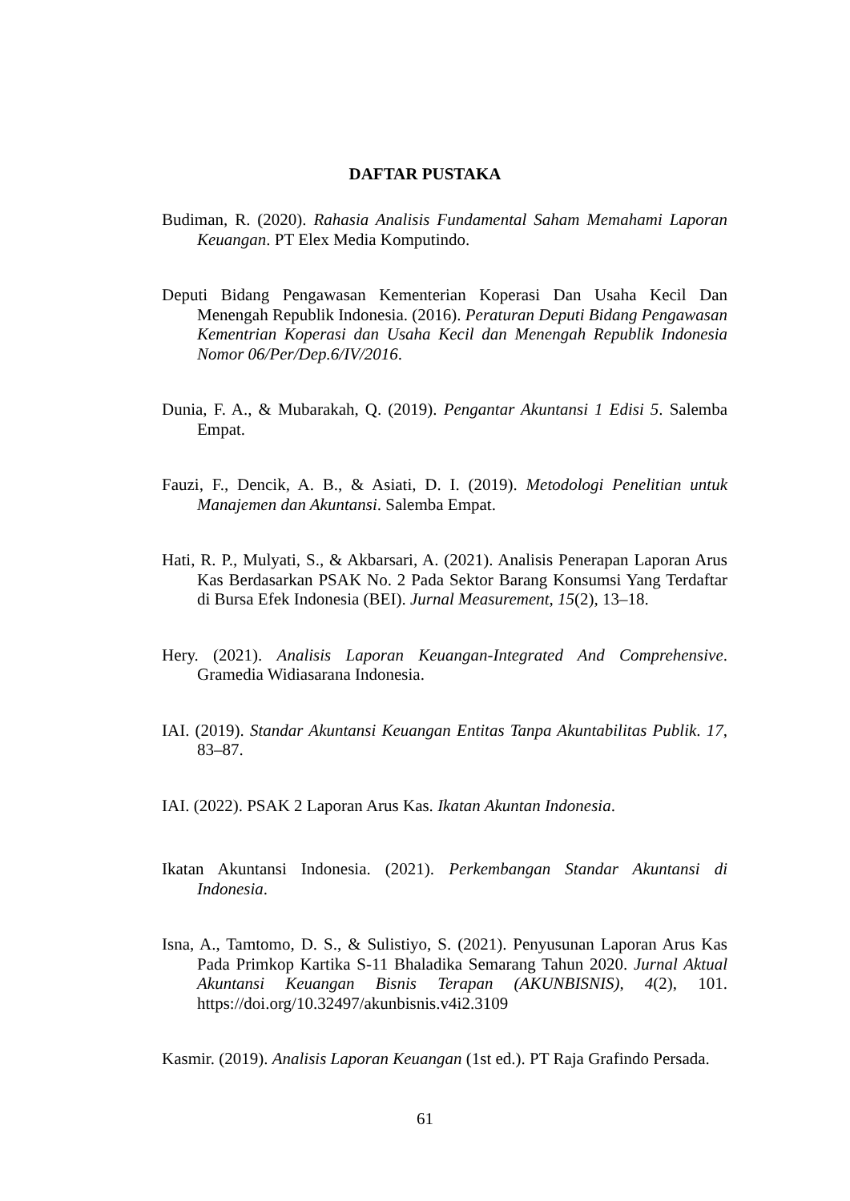DAFTAR PUSTAKA
Budiman, R. (2020). Rahasia Analisis Fundamental Saham Memahami Laporan Keuangan. PT Elex Media Komputindo.
Deputi Bidang Pengawasan Kementerian Koperasi Dan Usaha Kecil Dan Menengah Republik Indonesia. (2016). Peraturan Deputi Bidang Pengawasan Kementrian Koperasi dan Usaha Kecil dan Menengah Republik Indonesia Nomor 06/Per/Dep.6/IV/2016.
Dunia, F. A., & Mubarakah, Q. (2019). Pengantar Akuntansi 1 Edisi 5. Salemba Empat.
Fauzi, F., Dencik, A. B., & Asiati, D. I. (2019). Metodologi Penelitian untuk Manajemen dan Akuntansi. Salemba Empat.
Hati, R. P., Mulyati, S., & Akbarsari, A. (2021). Analisis Penerapan Laporan Arus Kas Berdasarkan PSAK No. 2 Pada Sektor Barang Konsumsi Yang Terdaftar di Bursa Efek Indonesia (BEI). Jurnal Measurement, 15(2), 13–18.
Hery. (2021). Analisis Laporan Keuangan-Integrated And Comprehensive. Gramedia Widiasarana Indonesia.
IAI. (2019). Standar Akuntansi Keuangan Entitas Tanpa Akuntabilitas Publik. 17, 83–87.
IAI. (2022). PSAK 2 Laporan Arus Kas. Ikatan Akuntan Indonesia.
Ikatan Akuntansi Indonesia. (2021). Perkembangan Standar Akuntansi di Indonesia.
Isna, A., Tamtomo, D. S., & Sulistiyo, S. (2021). Penyusunan Laporan Arus Kas Pada Primkop Kartika S-11 Bhaladika Semarang Tahun 2020. Jurnal Aktual Akuntansi Keuangan Bisnis Terapan (AKUNBISNIS), 4(2), 101. https://doi.org/10.32497/akunbisnis.v4i2.3109
Kasmir. (2019). Analisis Laporan Keuangan (1st ed.). PT Raja Grafindo Persada.
61